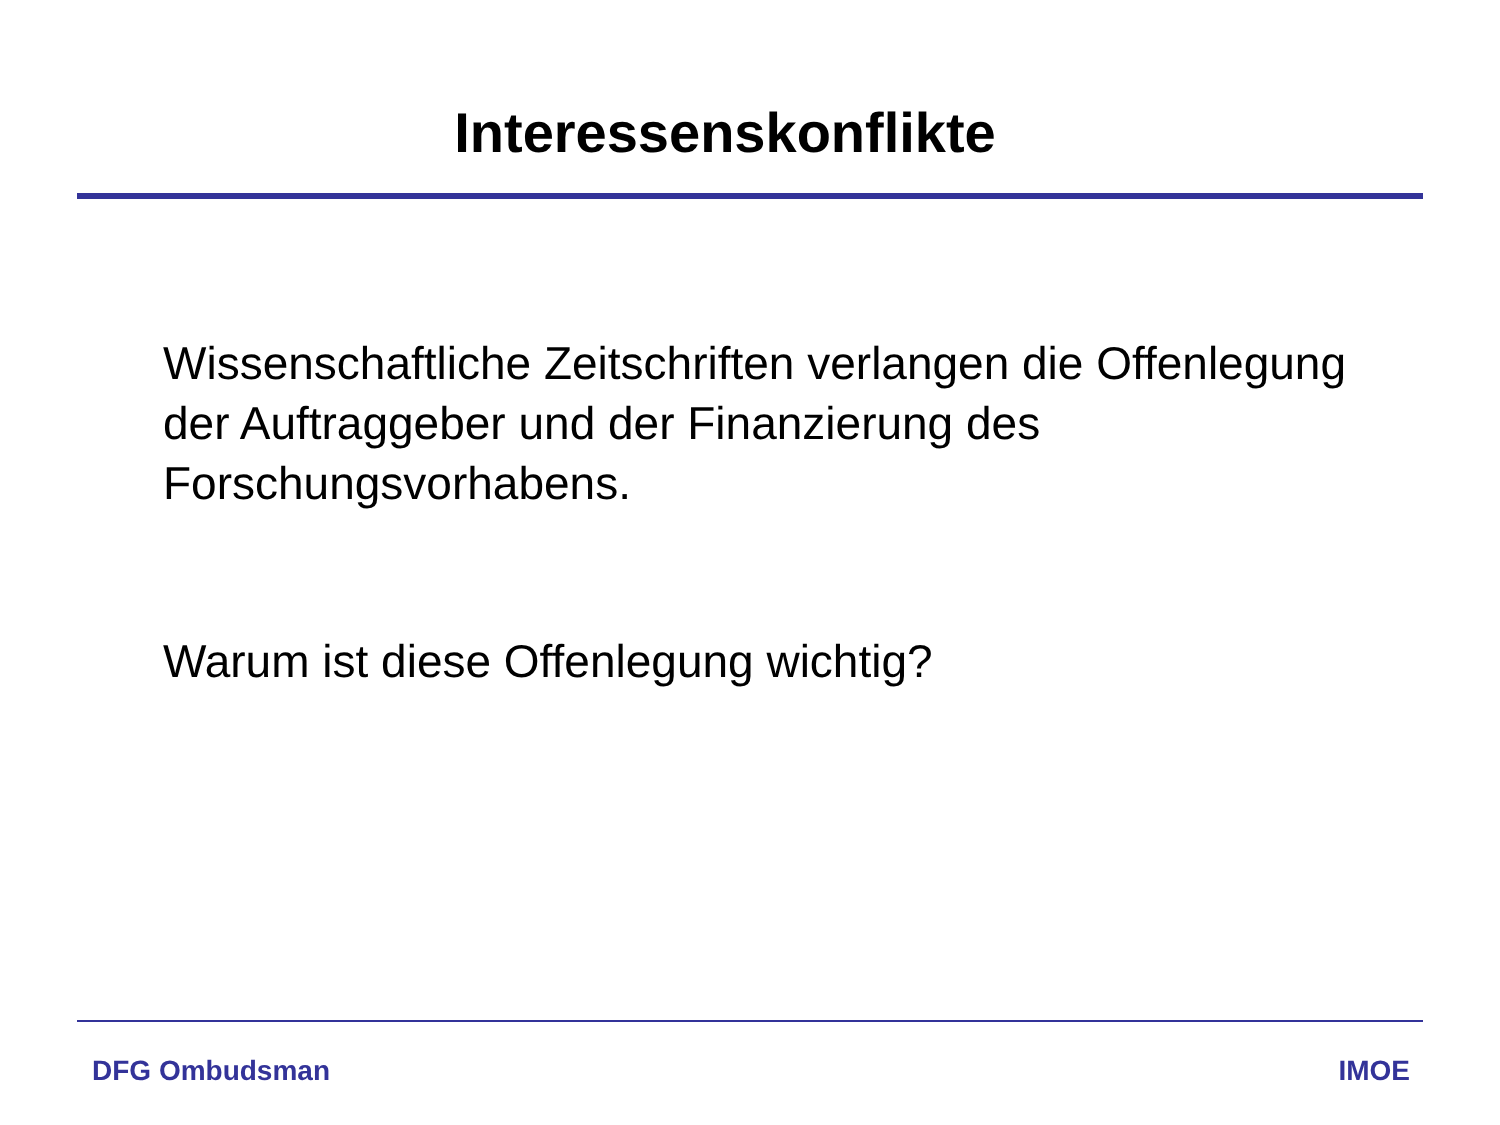Interessenskonflikte
Wissenschaftliche Zeitschriften verlangen die Offenlegung der Auftraggeber und der Finanzierung des Forschungsvorhabens.
Warum ist diese Offenlegung wichtig?
DFG Ombudsman IMOE